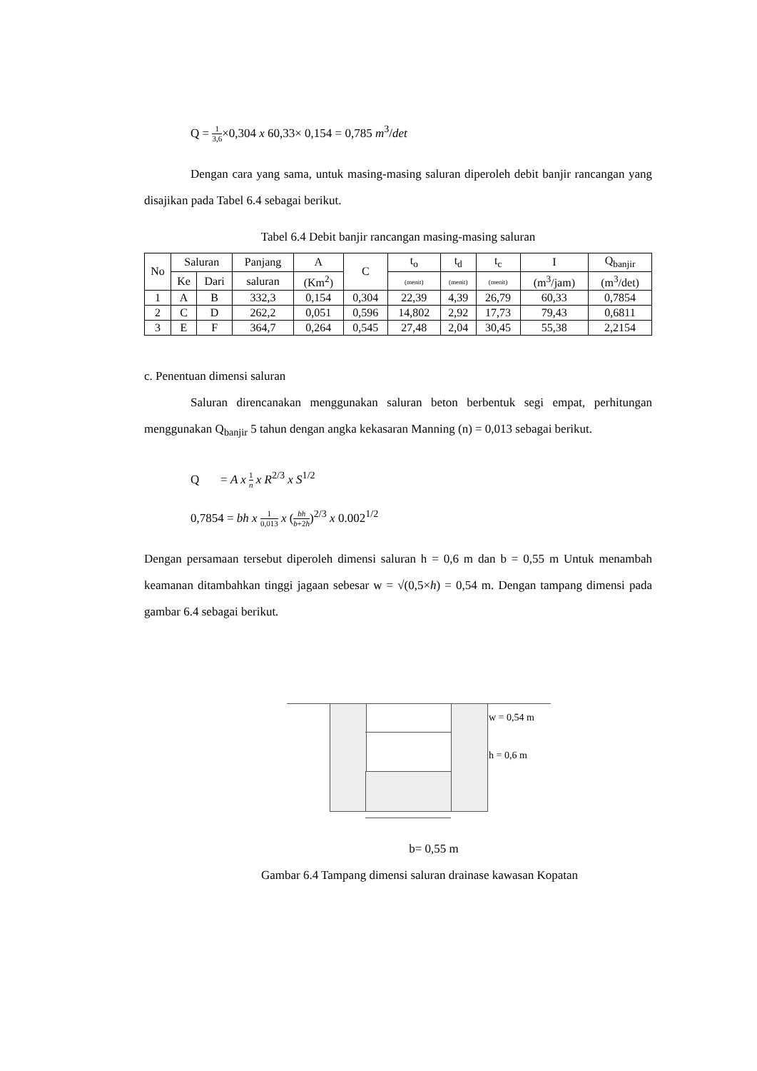Q = 1 3,6×0,304 x 60,33× 0,154 = 0,785 m<sup>3</sup>/det
Dengan cara yang sama, untuk masing-masing saluran diperoleh debit banjir rancangan yang disajikan pada Tabel 6.4 sebagai berikut.
Tabel 6.4 Debit banjir rancangan masing-masing saluran
| No | Saluran | | Panjang | A | C | t<sub>o</sub> | t<sub>d</sub> | t<sub>c</sub> | I | Q<sub>banjir</sub> |
| --- | --- | --- | --- | --- | --- | --- | --- | --- | --- | --- |
| | Ke | Dari | saluran | (Km<sup>2</sup>) | | (menit) | (menit) | (menit) | (m<sup>3</sup>/jam) | (m<sup>3</sup>/det) |
| 1 | A | B | 332,3 | 0,154 | 0,304 | 22,39 | 4,39 | 26,79 | 60,33 | 0,7854 |
| 2 | C | D | 262,2 | 0,051 | 0,596 | 14,802 | 2,92 | 17,73 | 79,43 | 0,6811 |
| 3 | E | F | 364,7 | 0,264 | 0,545 | 27,48 | 2,04 | 30,45 | 55,38 | 2,2154 |
c. Penentuan dimensi saluran
Saluran direncanakan menggunakan saluran beton berbentuk segi empat, perhitungan menggunakan Q<sub>banjir</sub> 5 tahun dengan angka kekasaran Manning (n) = 0,013 sebagai berikut.
Q = A x 1 n x R<sup>2/3</sup> x S<sup>1/2</sup>
0,7854 = bh x 1 0,013 x (bh b+2h)<sup>2/3</sup> x 0.002<sup>1/2</sup>
Dengan persamaan tersebut diperoleh dimensi saluran h = 0,6 m dan b = 0,55 m Untuk menambah keamanan ditambahkan tinggi jagaan sebesar w = √(0,5×h) = 0,54 m. Dengan tampang dimensi pada gambar 6.4 sebagai berikut.
w = 0,54 m
h = 0,6 m
b= 0,55 m
Gambar 6.4 Tampang dimensi saluran drainase kawasan Kopatan